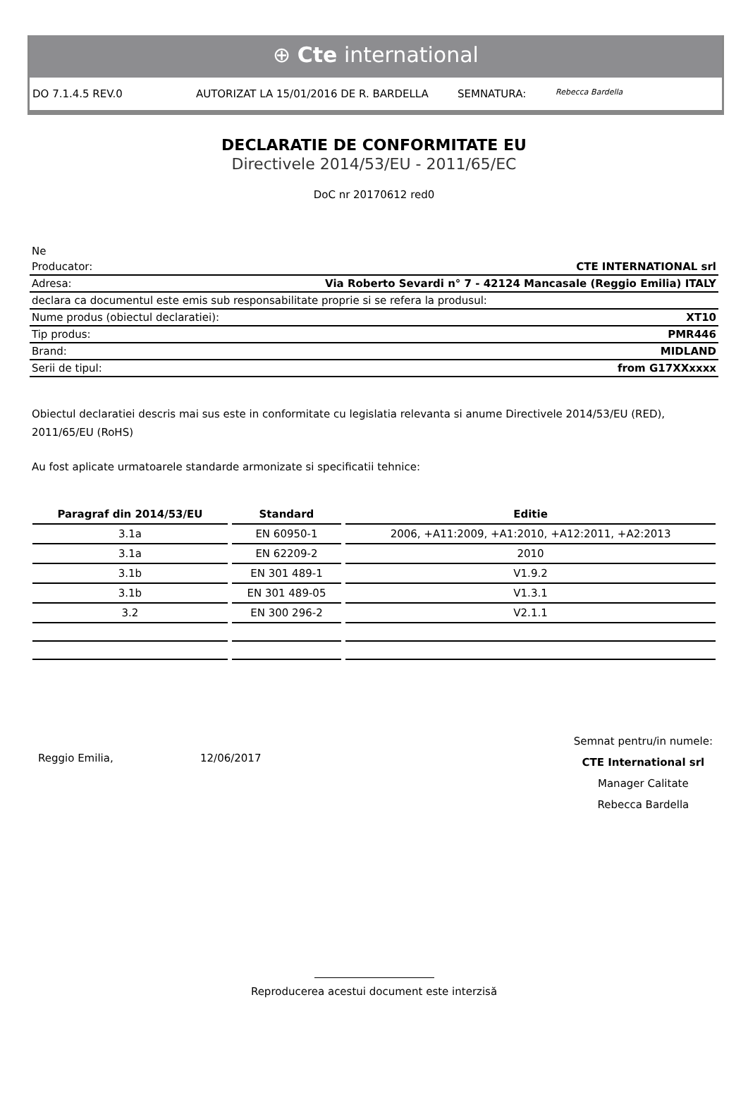⊕ Cte international
DO 7.1.4.5 REV.0 AUTORIZAT LA 15/01/2016 DE R. BARDELLA SEMNATURA: Rebecca Bardella
DECLARATIE DE CONFORMITATE EU
Directivele 2014/53/EU - 2011/65/EC
DoC nr 20170612 red0
Ne
Producator: CTE INTERNATIONAL srl
Adresa: Via Roberto Sevardi n° 7 - 42124 Mancasale (Reggio Emilia) ITALY
declara ca documentul este emis sub responsabilitate proprie si se refera la produsul:
Nume produs (obiectul declaratiei): XT10
Tip produs: PMR446
Brand: MIDLAND
Serii de tipul: from G17XXxxxx
Obiectul declaratiei descris mai sus este in conformitate cu legislatia relevanta si anume Directivele 2014/53/EU (RED), 2011/65/EU (RoHS)
Au fost aplicate urmatoarele standarde armonizate si specificatii tehnice:
| Paragraf din 2014/53/EU | Standard | Editie |
| --- | --- | --- |
| 3.1a | EN 60950-1 | 2006, +A11:2009, +A1:2010, +A12:2011, +A2:2013 |
| 3.1a | EN 62209-2 | 2010 |
| 3.1b | EN 301 489-1 | V1.9.2 |
| 3.1b | EN 301 489-05 | V1.3.1 |
| 3.2 | EN 300 296-2 | V2.1.1 |
Reggio Emilia, 12/06/2017
Semnat pentru/in numele:
CTE International srl
Manager Calitate
Rebecca Bardella
Reproducerea acestui document este interzisă